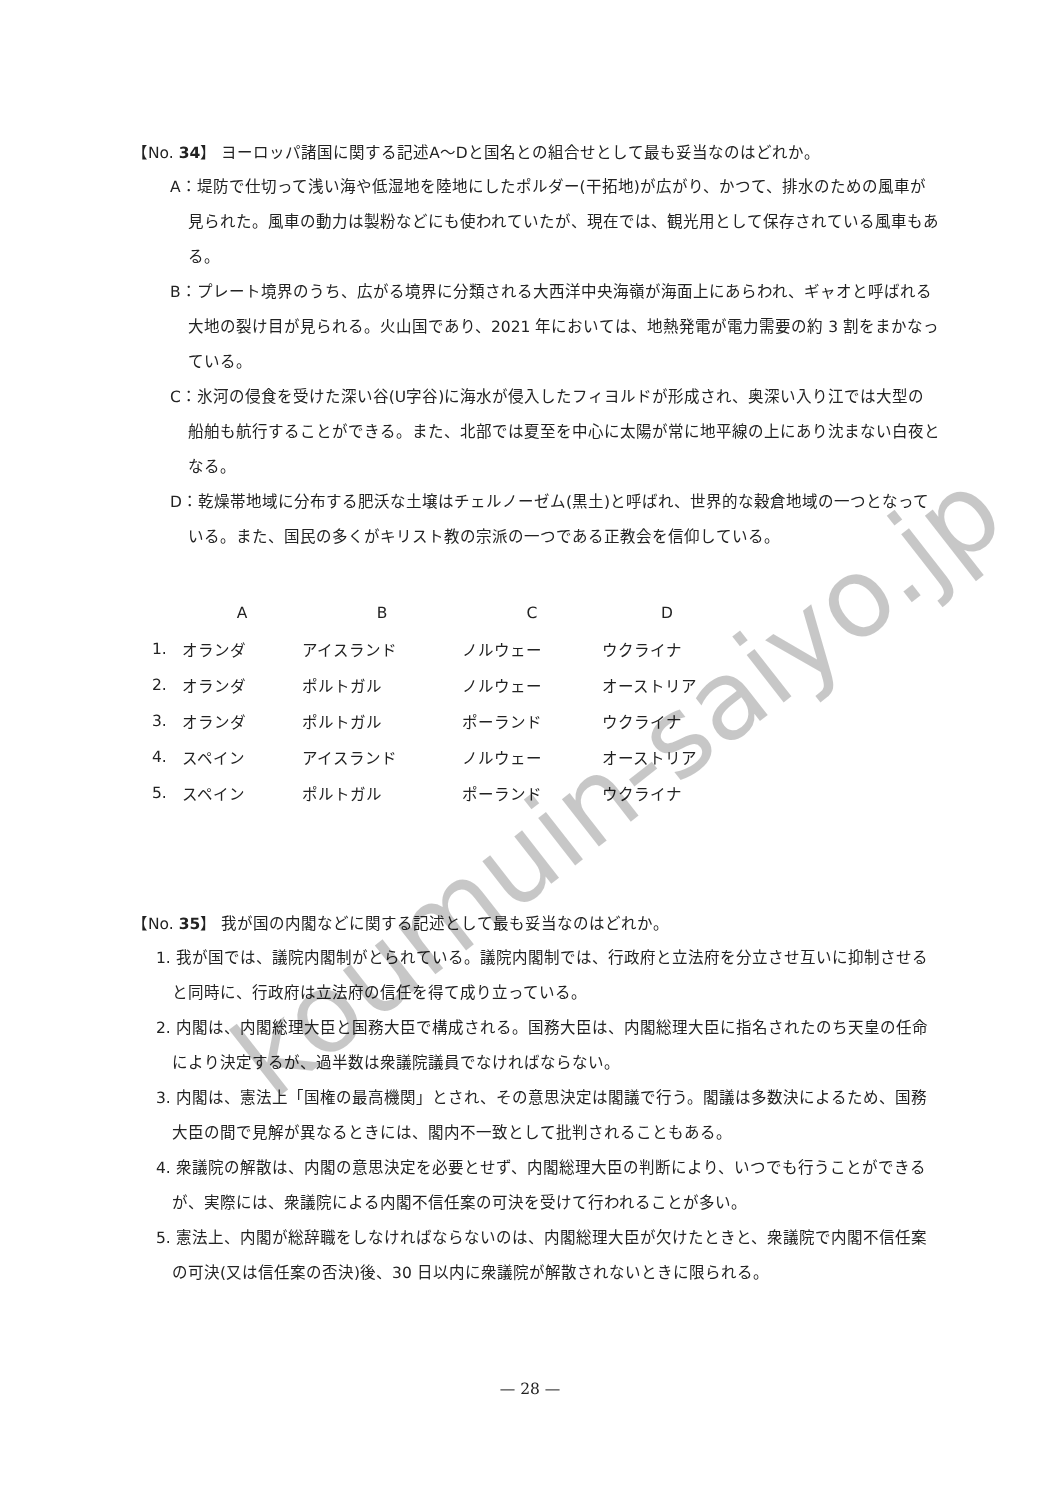【No. 34】 ヨーロッパ諸国に関する記述A～Dと国名との組合せとして最も妥当なのはどれか。
A：堤防で仕切って浅い海や低湿地を陸地にしたポルダー(干拓地)が広がり、かつて、排水のための風車が見られた。風車の動力は製粉などにも使われていたが、現在では、観光用として保存されている風車もある。
B：プレート境界のうち、広がる境界に分類される大西洋中央海嶺が海面上にあらわれ、ギャオと呼ばれる大地の裂け目が見られる。火山国であり、2021 年においては、地熱発電が電力需要の約 3 割をまかなっている。
C：氷河の侵食を受けた深い谷(U字谷)に海水が侵入したフィヨルドが形成され、奥深い入り江では大型の船舶も航行することができる。また、北部では夏至を中心に太陽が常に地平線の上にあり沈まない白夜となる。
D：乾燥帯地域に分布する肥沃な土壌はチェルノーゼム(黒土)と呼ばれ、世界的な穀倉地域の一つとなっている。また、国民の多くがキリスト教の宗派の一つである正教会を信仰している。
| | A | B | C | D |
| --- | --- | --- | --- | --- |
| 1. | オランダ | アイスランド | ノルウェー | ウクライナ |
| 2. | オランダ | ポルトガル | ノルウェー | オーストリア |
| 3. | オランダ | ポルトガル | ポーランド | ウクライナ |
| 4. | スペイン | アイスランド | ノルウェー | オーストリア |
| 5. | スペイン | ポルトガル | ポーランド | ウクライナ |
【No. 35】 我が国の内閣などに関する記述として最も妥当なのはどれか。
1. 我が国では、議院内閣制がとられている。議院内閣制では、行政府と立法府を分立させ互いに抑制させると同時に、行政府は立法府の信任を得て成り立っている。
2. 内閣は、内閣総理大臣と国務大臣で構成される。国務大臣は、内閣総理大臣に指名されたのち天皇の任命により決定するが、過半数は衆議院議員でなければならない。
3. 内閣は、憲法上「国権の最高機関」とされ、その意思決定は閣議で行う。閣議は多数決によるため、国務大臣の間で見解が異なるときには、閣内不一致として批判されることもある。
4. 衆議院の解散は、内閣の意思決定を必要とせず、内閣総理大臣の判断により、いつでも行うことができるが、実際には、衆議院による内閣不信任案の可決を受けて行われることが多い。
5. 憲法上、内閣が総辞職をしなければならないのは、内閣総理大臣が欠けたときと、衆議院で内閣不信任案の可決(又は信任案の否決)後、30 日以内に衆議院が解散されないときに限られる。
koumuin-saiyo.jp
— 28 —